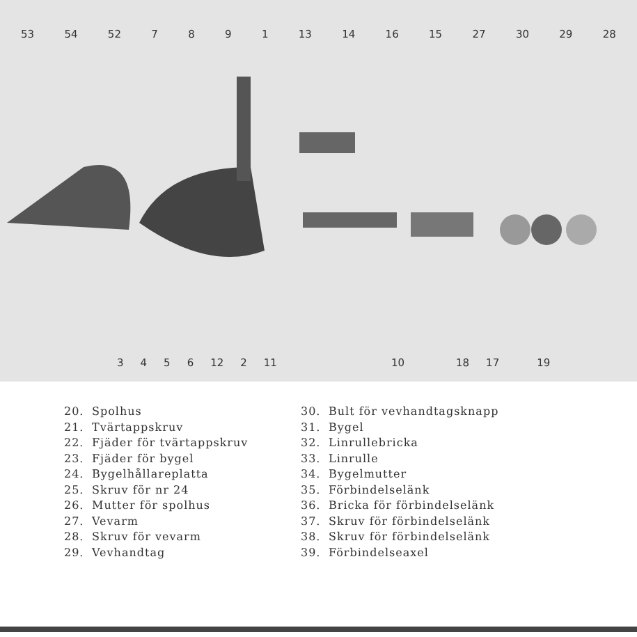53 54 52 7891 13 14 16 15 27 30 29 28
3456 12 2 11 10 18 17 19
20. Spolhus
21. Tvärtappskruv
22. Fjäder för tvärtappskruv
23. Fjäder för bygel
24. Bygelhållareplatta
25. Skruv för nr 24
26. Mutter för spolhus
27. Vevarm
28. Skruv för vevarm
29. Vevhandtag
30. Bult för vevhandtagsknapp
31. Bygel
32. Linrullebricka
33. Linrulle
34. Bygelmutter
35. Förbindelselänk
36. Bricka för förbindelselänk
37. Skruv för förbindelselänk
38. Skruv för förbindelselänk
39. Förbindelseaxel